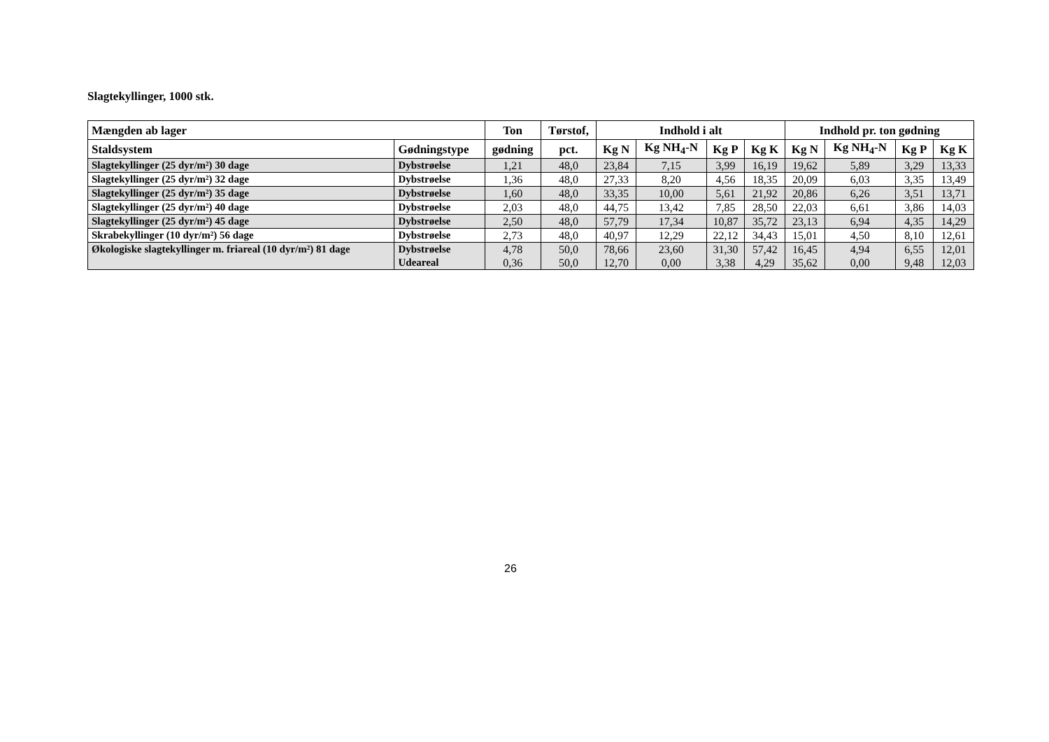Slagtekyllinger, 1000 stk.
| Mængden ab lager | | Ton | Tørstof, | Indhold i alt | | | | Indhold pr. ton gødning | | | |
| --- | --- | --- | --- | --- | --- | --- | --- | --- | --- | --- | --- |
| Staldsystem | Gødningstype | gødning | pct. | Kg N | Kg NH<sub>4</sub>-N | Kg P | Kg K | Kg N | Kg NH<sub>4</sub>-N | Kg P | Kg K |
| Slagtekyllinger (25 dyr/m²) 30 dage | Dybstrøelse | 1,21 | 48,0 | 23,84 | 7,15 | 3,99 | 16,19 | 19,62 | 5,89 | 3,29 | 13,33 |
| Slagtekyllinger (25 dyr/m²) 32 dage | Dybstrøelse | 1,36 | 48,0 | 27,33 | 8,20 | 4,56 | 18,35 | 20,09 | 6,03 | 3,35 | 13,49 |
| Slagtekyllinger (25 dyr/m²) 35 dage | Dybstrøelse | 1,60 | 48,0 | 33,35 | 10,00 | 5,61 | 21,92 | 20,86 | 6,26 | 3,51 | 13,71 |
| Slagtekyllinger (25 dyr/m²) 40 dage | Dybstrøelse | 2,03 | 48,0 | 44,75 | 13,42 | 7,85 | 28,50 | 22,03 | 6,61 | 3,86 | 14,03 |
| Slagtekyllinger (25 dyr/m²) 45 dage | Dybstrøelse | 2,50 | 48,0 | 57,79 | 17,34 | 10,87 | 35,72 | 23,13 | 6,94 | 4,35 | 14,29 |
| Skrabekyllinger (10 dyr/m²) 56 dage | Dybstrøelse | 2,73 | 48,0 | 40,97 | 12,29 | 22,12 | 34,43 | 15,01 | 4,50 | 8,10 | 12,61 |
| Økologiske slagtekyllinger m. friareal (10 dyr/m²) 81 dage | Dybstrøelse Udeareal | 4,78 0,36 | 50,0 50,0 | 78,66 12,70 | 23,60 0,00 | 31,30 3,38 | 57,42 4,29 | 16,45 35,62 | 4,94 0,00 | 6,55 9,48 | 12,01 12,03 |
26